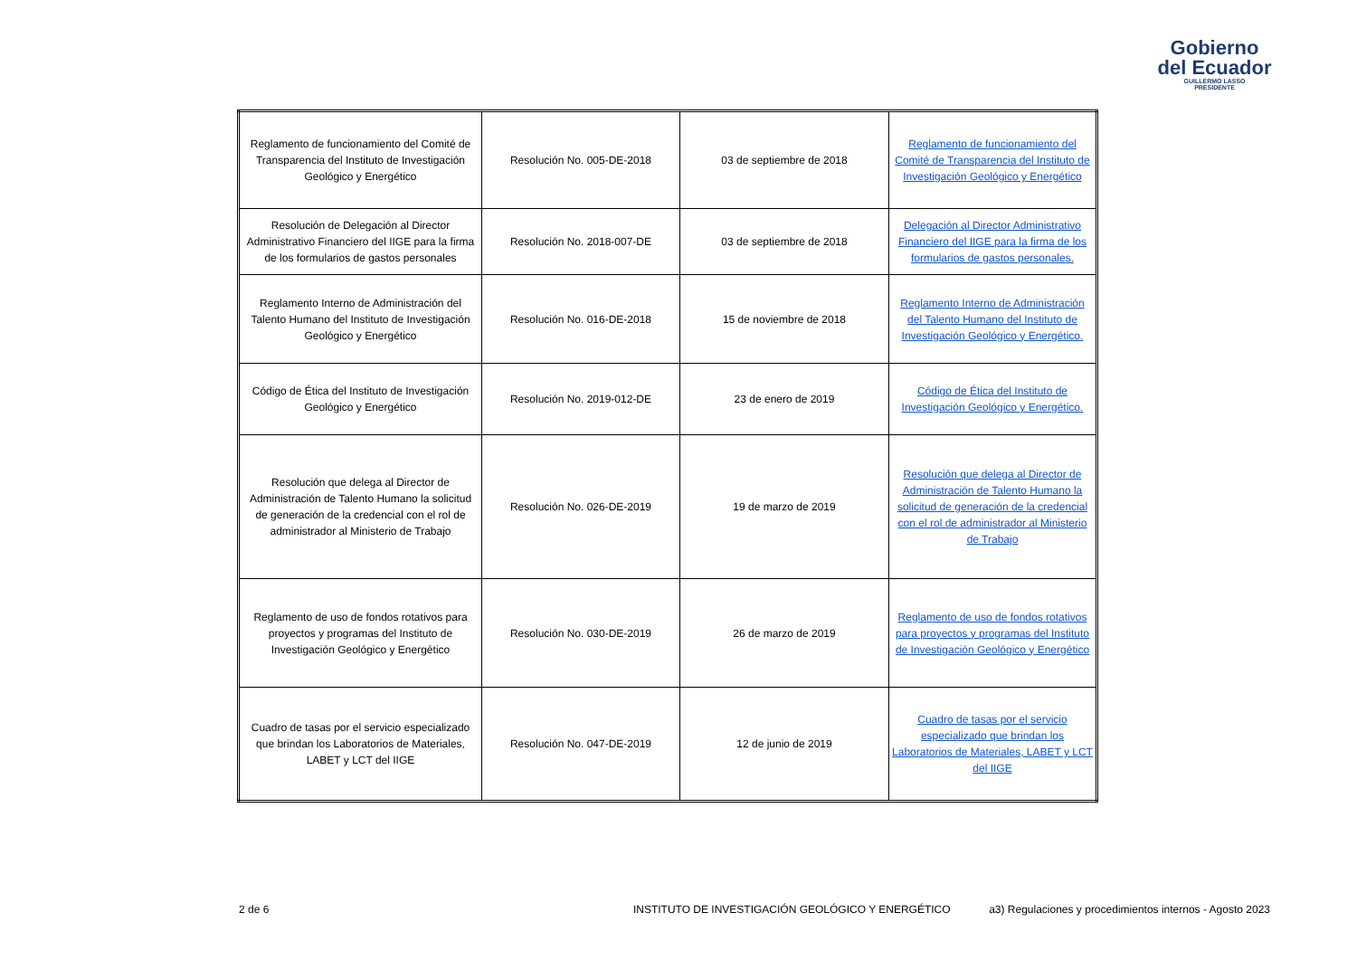Gobierno
del Ecuador
GUILLERMO LASSO
PRESIDENTE
| Reglamento de funcionamiento del Comité de Transparencia del Instituto de Investigación Geológico y Energético | Resolución No. 005-DE-2018 | 03 de septiembre de 2018 | Reglamento de funcionamiento del Comité de Transparencia del Instituto de Investigación Geológico y Energético |
| Resolución de Delegación al Director Administrativo Financiero del IIGE para la firma de los formularios de gastos personales | Resolución No. 2018-007-DE | 03 de septiembre de 2018 | Delegación al Director Administrativo Financiero del IIGE para la firma de los formularios de gastos personales. |
| Reglamento Interno de Administración del Talento Humano del Instituto de Investigación Geológico y Energético | Resolución No. 016-DE-2018 | 15 de noviembre de 2018 | Reglamento Interno de Administración del Talento Humano del Instituto de Investigación Geológico y Energético. |
| Código de Ética del Instituto de Investigación Geológico y Energético | Resolución No. 2019-012-DE | 23 de enero de 2019 | Código de Ética del Instituto de Investigación Geológico y Energético. |
| Resolución que delega al Director de Administración de Talento Humano la solicitud de generación de la credencial con el rol de administrador al Ministerio de Trabajo | Resolución No. 026-DE-2019 | 19 de marzo de 2019 | Resolución que delega al Director de Administración de Talento Humano la solicitud de generación de la credencial con el rol de administrador al Ministerio de Trabajo |
| Reglamento de uso de fondos rotativos para proyectos y programas del Instituto de Investigación Geológico y Energético | Resolución No. 030-DE-2019 | 26 de marzo de 2019 | Reglamento de uso de fondos rotativos para proyectos y programas del Instituto de Investigación Geológico y Energético |
| Cuadro de tasas por el servicio especializado que brindan los Laboratorios de Materiales, LABET y LCT del IIGE | Resolución No. 047-DE-2019 | 12 de junio de 2019 | Cuadro de tasas por el servicio especializado que brindan los Laboratorios de Materiales, LABET y LCT del IIGE |
2 de 6 INSTITUTO DE INVESTIGACIÓN GEOLÓGICO Y ENERGÉTICO a3) Regulaciones y procedimientos internos - Agosto 2023